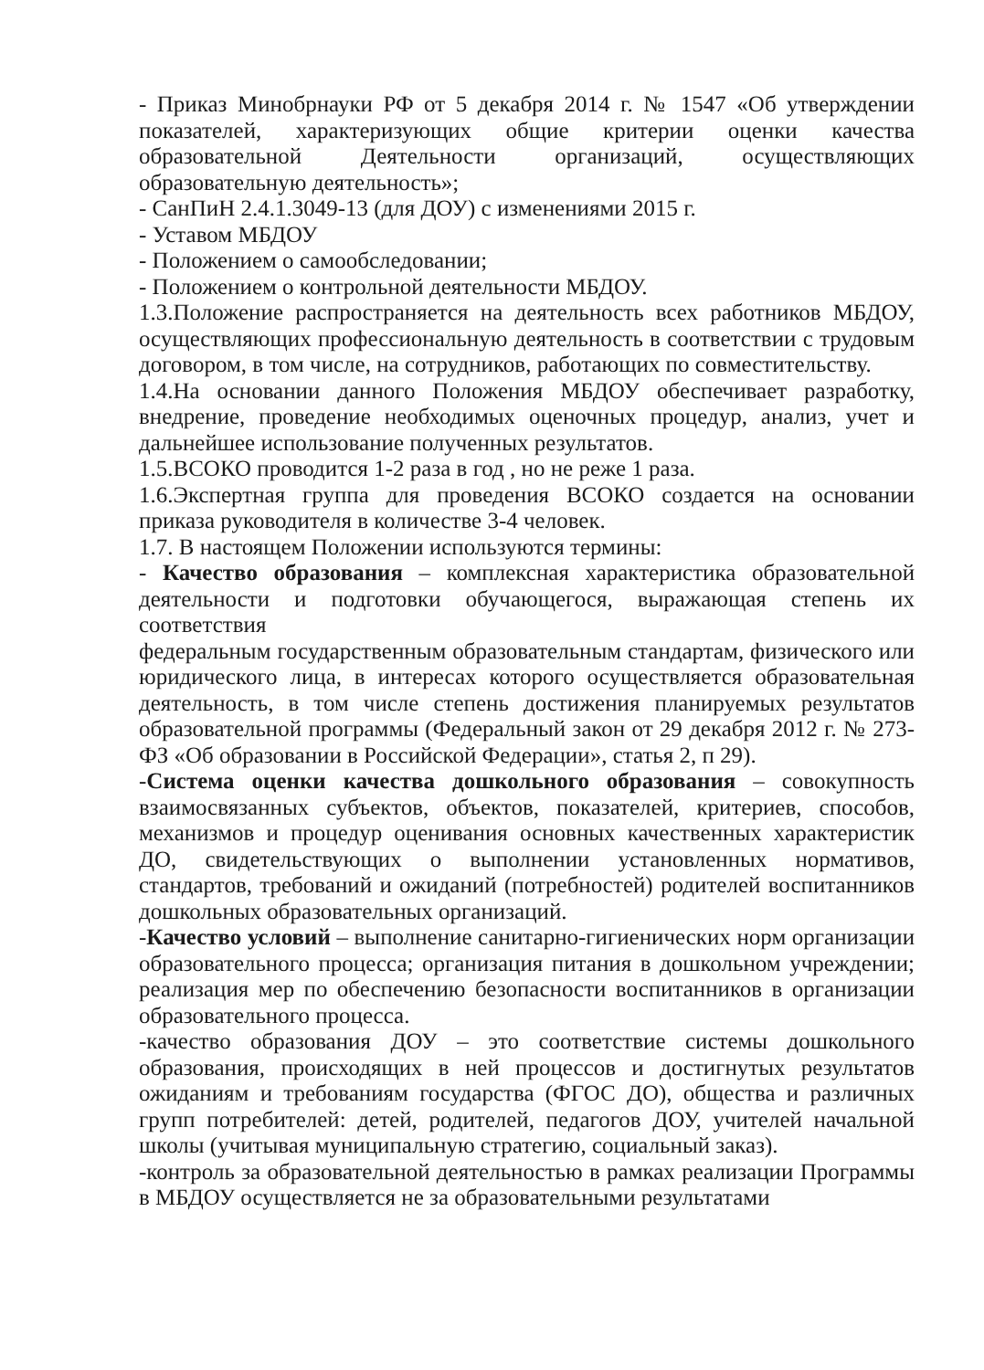- Приказ Минобрнауки РФ от 5 декабря 2014 г. № 1547 «Об утверждении показателей, характеризующих общие критерии оценки качества образовательной Деятельности организаций, осуществляющих образовательную деятельность»;
- СанПиН 2.4.1.3049-13 (для ДОУ) с изменениями 2015 г.
- Уставом МБДОУ
- Положением о самообследовании;
- Положением о контрольной деятельности МБДОУ.
1.3.Положение распространяется на деятельность всех работников МБДОУ, осуществляющих профессиональную деятельность в соответствии с трудовым договором, в том числе, на сотрудников, работающих по совместительству.
1.4.На основании данного Положения МБДОУ обеспечивает разработку, внедрение, проведение необходимых оценочных процедур, анализ, учет и дальнейшее использование полученных результатов.
1.5.ВСОКО проводится 1-2 раза в год , но не реже 1 раза.
1.6.Экспертная группа для проведения ВСОКО создается на основании приказа руководителя в количестве 3-4 человек.
1.7. В настоящем Положении используются термины:
- Качество образования – комплексная характеристика образовательной деятельности и подготовки обучающегося, выражающая степень их соответствия
федеральным государственным образовательным стандартам, физического или юридического лица, в интересах которого осуществляется образовательная деятельность, в том числе степень достижения планируемых результатов образовательной программы (Федеральный закон от 29 декабря 2012 г. № 273-ФЗ «Об образовании в Российской Федерации», статья 2, п 29).
-Система оценки качества дошкольного образования – совокупность взаимосвязанных субъектов, объектов, показателей, критериев, способов, механизмов и процедур оценивания основных качественных характеристик ДО, свидетельствующих о выполнении установленных нормативов, стандартов, требований и ожиданий (потребностей) родителей воспитанников дошкольных образовательных организаций.
-Качество условий – выполнение санитарно-гигиенических норм организации образовательного процесса; организация питания в дошкольном учреждении; реализация мер по обеспечению безопасности воспитанников в организации образовательного процесса.
-качество образования ДОУ – это соответствие системы дошкольного образования, происходящих в ней процессов и достигнутых результатов ожиданиям и требованиям государства (ФГОС ДО), общества и различных групп потребителей: детей, родителей, педагогов ДОУ, учителей начальной школы (учитывая муниципальную стратегию, социальный заказ).
-контроль за образовательной деятельностью в рамках реализации Программы в МБДОУ осуществляется не за образовательными результатами